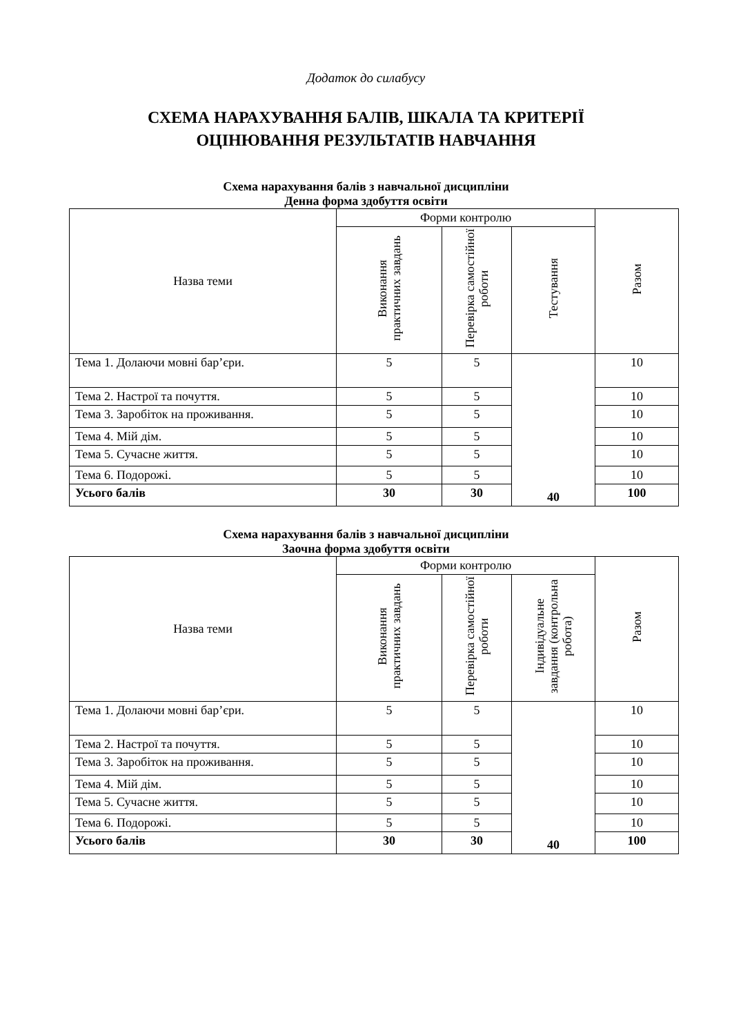Додаток до силабусу
СХЕМА НАРАХУВАННЯ БАЛІВ, ШКАЛА ТА КРИТЕРІЇ
ОЦІНЮВАННЯ РЕЗУЛЬТАТІВ НАВЧАННЯ
Схема нарахування балів з навчальної дисципліни
Денна форма здобуття освіти
| Назва теми | Форми контролю | | | Разом |
| --- | --- | --- | --- | --- |
| | Виконання практичних завдань | Перевірка самостійної роботи | Тестування | |
| Тема 1. Долаючи мовні бар’єри. | 5 | 5 | 40 | 10 |
| Тема 2. Настрої та почуття. | 5 | 5 | | 10 |
| Тема 3. Заробіток на проживання. | 5 | 5 | | 10 |
| Тема 4. Мій дім. | 5 | 5 | | 10 |
| Тема 5. Сучасне життя. | 5 | 5 | | 10 |
| Тема 6. Подорожі. | 5 | 5 | | 10 |
| Усього балів | 30 | 30 | | 100 |
Схема нарахування балів з навчальної дисципліни
Заочна форма здобуття освіти
| Назва теми | Форми контролю | | | Разом |
| --- | --- | --- | --- | --- |
| | Виконання практичних завдань | Перевірка самостійної роботи | Індивідуальне завдання (контрольна робота) | |
| Тема 1. Долаючи мовні бар’єри. | 5 | 5 | 40 | 10 |
| Тема 2. Настрої та почуття. | 5 | 5 | | 10 |
| Тема 3. Заробіток на проживання. | 5 | 5 | | 10 |
| Тема 4. Мій дім. | 5 | 5 | | 10 |
| Тема 5. Сучасне життя. | 5 | 5 | | 10 |
| Тема 6. Подорожі. | 5 | 5 | | 10 |
| Усього балів | 30 | 30 | | 100 |